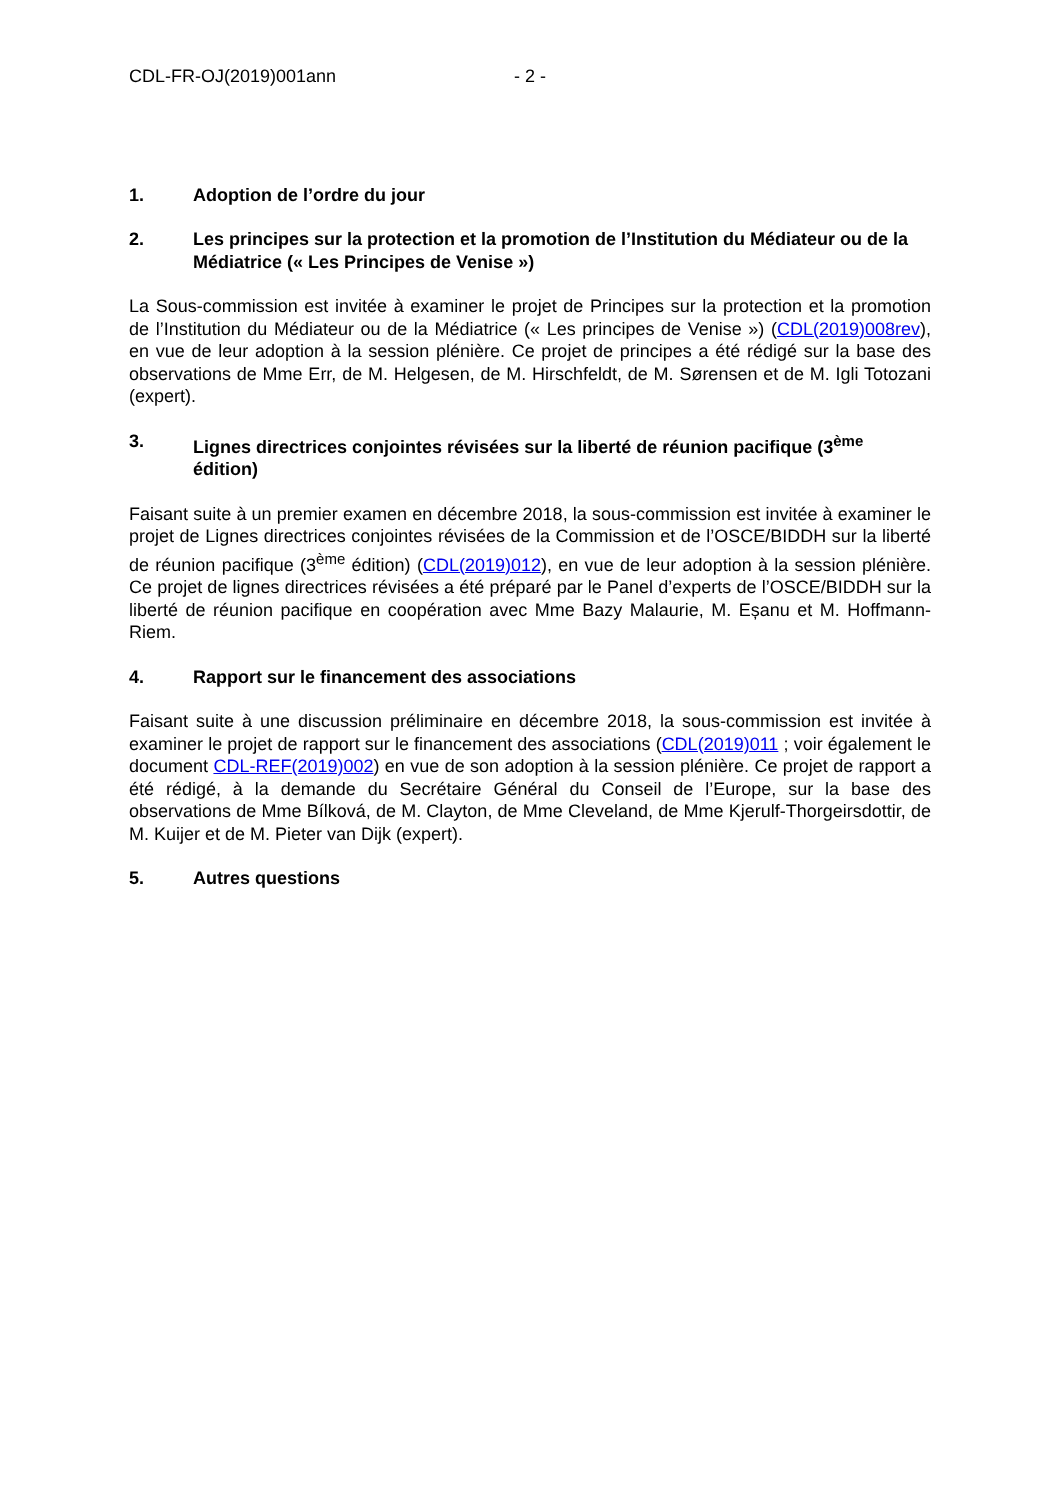CDL-FR-OJ(2019)001ann - 2 -
1. Adoption de l’ordre du jour
2. Les principes sur la protection et la promotion de l’Institution du Médiateur ou de la Médiatrice (« Les Principes de Venise »)
La Sous-commission est invitée à examiner le projet de Principes sur la protection et la promotion de l’Institution du Médiateur ou de la Médiatrice (« Les principes de Venise ») (CDL(2019)008rev), en vue de leur adoption à la session plénière. Ce projet de principes a été rédigé sur la base des observations de Mme Err, de M. Helgesen, de M. Hirschfeldt, de M. Sørensen et de M. Igli Totozani (expert).
3. Lignes directrices conjointes révisées sur la liberté de réunion pacifique (3<sup>ème</sup> édition)
Faisant suite à un premier examen en décembre 2018, la sous-commission est invitée à examiner le projet de Lignes directrices conjointes révisées de la Commission et de l’OSCE/BIDDH sur la liberté de réunion pacifique (3<sup>ème</sup> édition) (CDL(2019)012), en vue de leur adoption à la session plénière. Ce projet de lignes directrices révisées a été préparé par le Panel d’experts de l’OSCE/BIDDH sur la liberté de réunion pacifique en coopération avec Mme Bazy Malaurie, M. Eșanu et M. Hoffmann-Riem.
4. Rapport sur le financement des associations
Faisant suite à une discussion préliminaire en décembre 2018, la sous-commission est invitée à examiner le projet de rapport sur le financement des associations (CDL(2019)011 ; voir également le document CDL-REF(2019)002) en vue de son adoption à la session plénière. Ce projet de rapport a été rédigé, à la demande du Secrétaire Général du Conseil de l’Europe, sur la base des observations de Mme Bílková, de M. Clayton, de Mme Cleveland, de Mme Kjerulf-Thorgeirsdottir, de M. Kuijer et de M. Pieter van Dijk (expert).
5. Autres questions